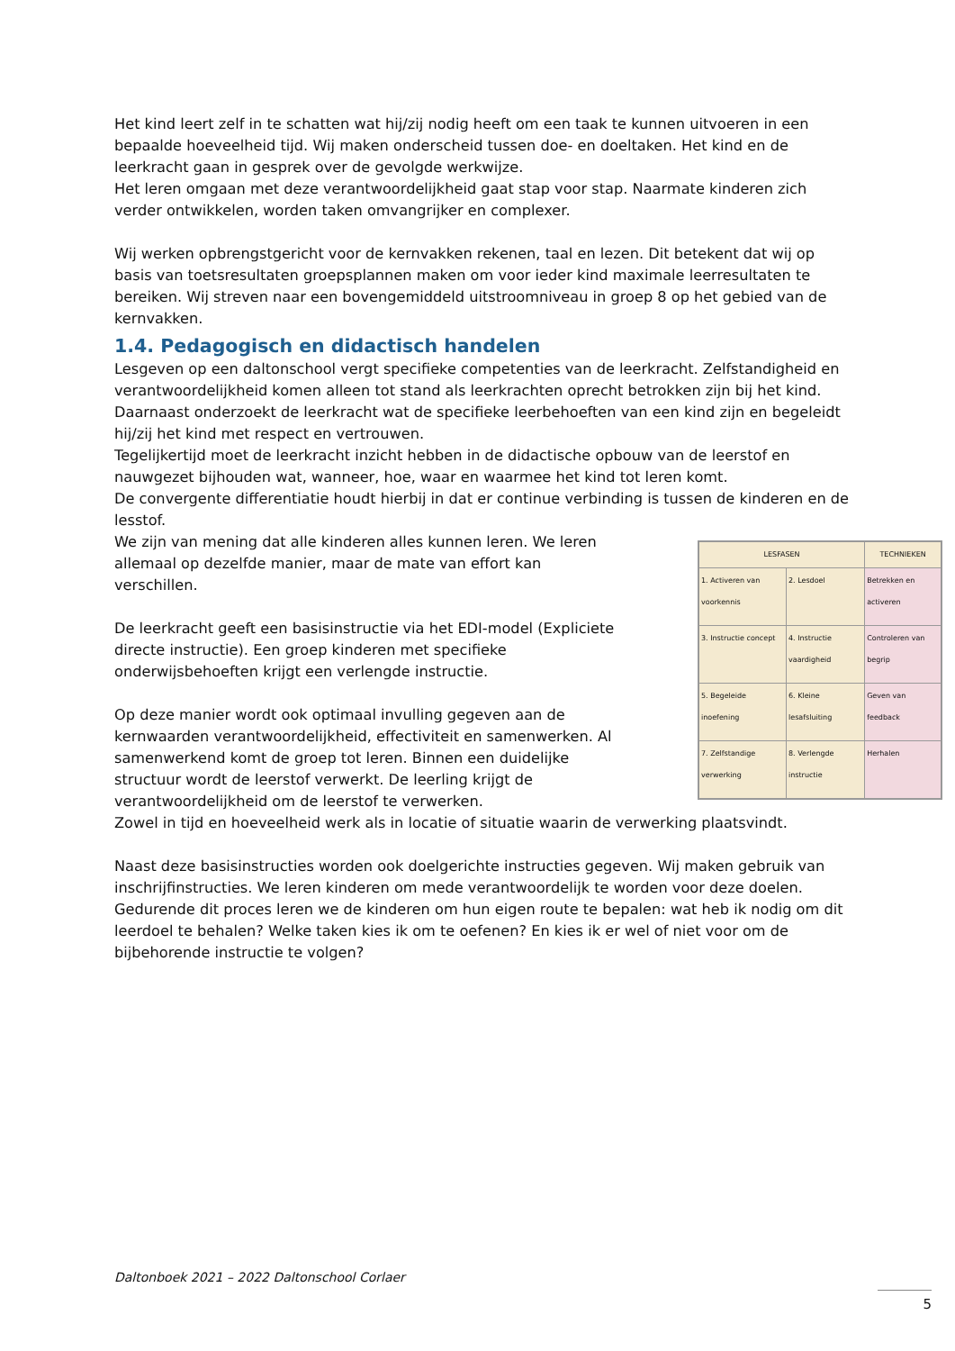Het kind leert zelf in te schatten wat hij/zij nodig heeft om een taak te kunnen uitvoeren in een bepaalde hoeveelheid tijd. Wij maken onderscheid tussen doe- en doeltaken. Het kind en de leerkracht gaan in gesprek over de gevolgde werkwijze.
Het leren omgaan met deze verantwoordelijkheid gaat stap voor stap. Naarmate kinderen zich verder ontwikkelen, worden taken omvangrijker en complexer.
Wij werken opbrengstgericht voor de kernvakken rekenen, taal en lezen. Dit betekent dat wij op basis van toetsresultaten groepsplannen maken om voor ieder kind maximale leerresultaten te bereiken. Wij streven naar een bovengemiddeld uitstroomniveau in groep 8 op het gebied van de kernvakken.
1.4. Pedagogisch en didactisch handelen
Lesgeven op een daltonschool vergt specifieke competenties van de leerkracht. Zelfstandigheid en verantwoordelijkheid komen alleen tot stand als leerkrachten oprecht betrokken zijn bij het kind. Daarnaast onderzoekt de leerkracht wat de specifieke leerbehoeften van een kind zijn en begeleidt hij/zij het kind met respect en vertrouwen.
Tegelijkertijd moet de leerkracht inzicht hebben in de didactische opbouw van de leerstof en nauwgezet bijhouden wat, wanneer, hoe, waar en waarmee het kind tot leren komt.
De convergente differentiatie houdt hierbij in dat er continue verbinding is tussen de kinderen en de lesstof.
| LESFASEN | | TECHNIEKEN |
| --- | --- | --- |
| 1. Activeren van voorkennis | 2. Lesdoel | Betrekken en activeren |
| 3. Instructie concept | 4. Instructie vaardigheid | Controleren van begrip |
| 5. Begeleide inoefening | 6. Kleine lesafsluiting | Geven van feedback |
| 7. Zelfstandige verwerking | 8. Verlengde instructie | Herhalen |
We zijn van mening dat alle kinderen alles kunnen leren. We leren allemaal op dezelfde manier, maar de mate van effort kan verschillen.
De leerkracht geeft een basisinstructie via het EDI-model (Expliciete directe instructie). Een groep kinderen met specifieke onderwijsbehoeften krijgt een verlengde instructie.
Op deze manier wordt ook optimaal invulling gegeven aan de kernwaarden verantwoordelijkheid, effectiviteit en samenwerken. Al samenwerkend komt de groep tot leren. Binnen een duidelijke structuur wordt de leerstof verwerkt. De leerling krijgt de verantwoordelijkheid om de leerstof te verwerken.
Zowel in tijd en hoeveelheid werk als in locatie of situatie waarin de verwerking plaatsvindt.
Naast deze basisinstructies worden ook doelgerichte instructies gegeven. Wij maken gebruik van inschrijfinstructies. We leren kinderen om mede verantwoordelijk te worden voor deze doelen. Gedurende dit proces leren we de kinderen om hun eigen route te bepalen: wat heb ik nodig om dit leerdoel te behalen? Welke taken kies ik om te oefenen? En kies ik er wel of niet voor om de bijbehorende instructie te volgen?
Daltonboek 2021 – 2022 Daltonschool Corlaer
5